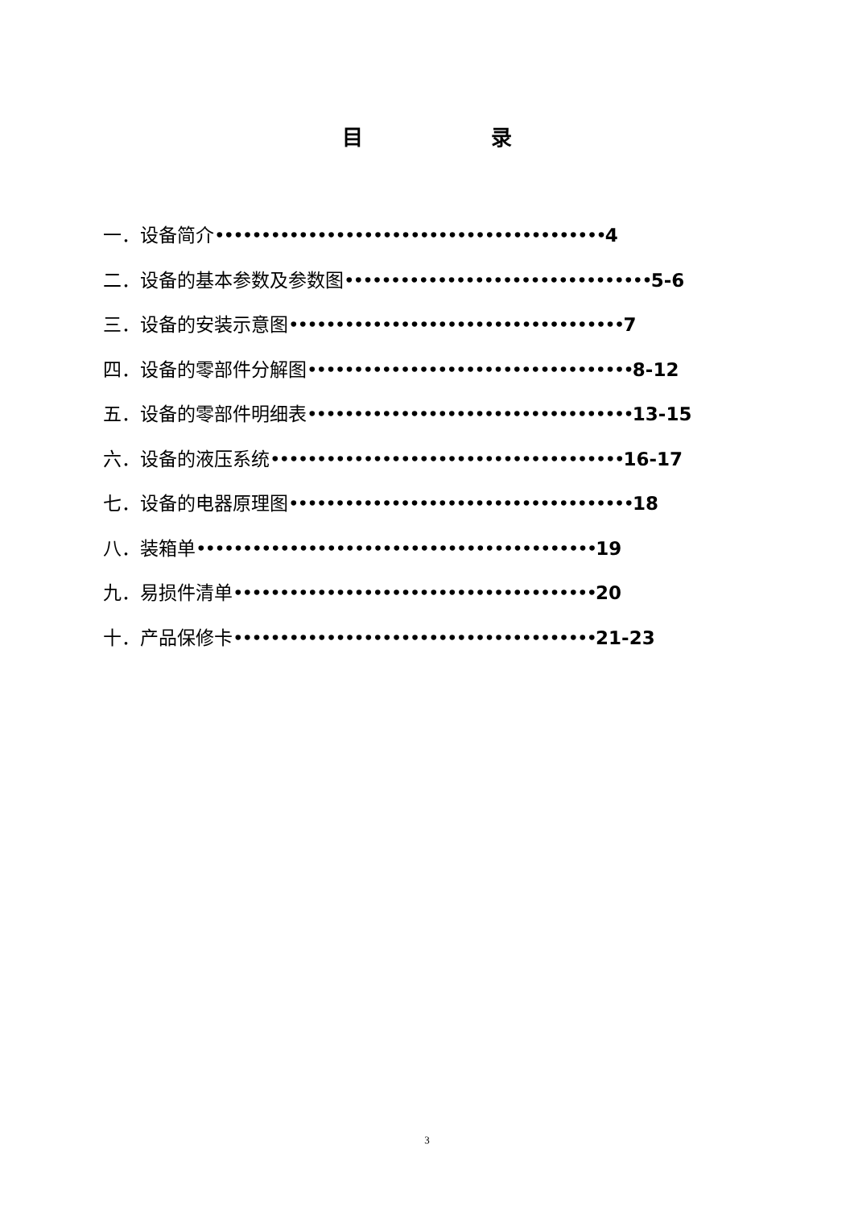目 录
一．设备简介••••••••••••••••••••••••••••••••••••••••••4
二．设备的基本参数及参数图•••••••••••••••••••••••••••••••••5-6
三．设备的安装示意图••••••••••••••••••••••••••••••••••••7
四．设备的零部件分解图•••••••••••••••••••••••••••••••••••8-12
五．设备的零部件明细表•••••••••••••••••••••••••••••••••••13-15
六．设备的液压系统••••••••••••••••••••••••••••••••••••••16-17
七．设备的电器原理图•••••••••••••••••••••••••••••••••••••18
八．装箱单•••••••••••••••••••••••••••••••••••••••••••19
九．易损件清单•••••••••••••••••••••••••••••••••••••••20
十．产品保修卡•••••••••••••••••••••••••••••••••••••••21-23
3